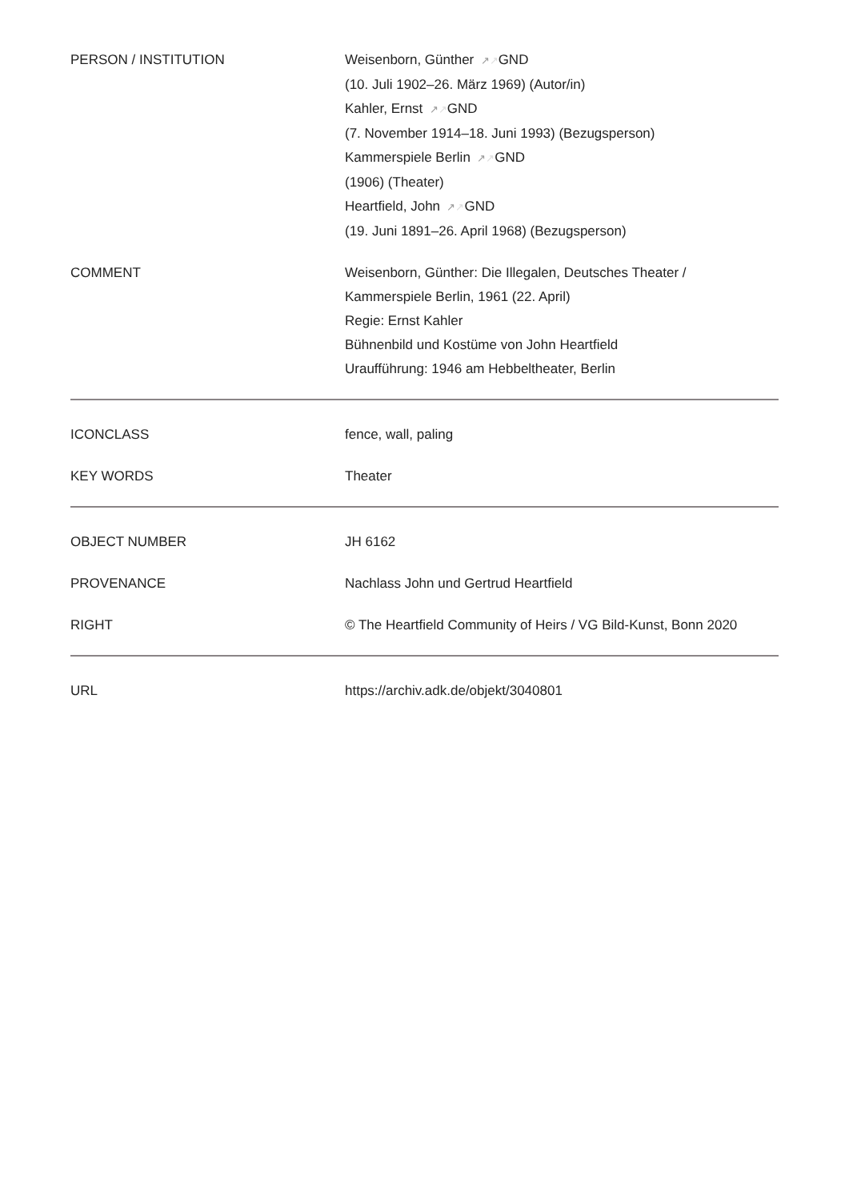| PERSON / INSTITUTION | Weisenborn, Günther ↗ ↗ GND (10. Juli 1902–26. März 1969) (Autor/in) Kahler, Ernst ↗ ↗ GND (7. November 1914–18. Juni 1993) (Bezugsperson) Kammerspiele Berlin ↗ ↗ GND (1906) (Theater) Heartfield, John ↗ ↗ GND (19. Juni 1891–26. April 1968) (Bezugsperson) |
| COMMENT | Weisenborn, Günther: Die Illegalen, Deutsches Theater / Kammerspiele Berlin, 1961 (22. April) Regie: Ernst Kahler Bühnenbild und Kostüme von John Heartfield Uraufführung: 1946 am Hebbeltheater, Berlin |
| ICONCLASS | fence, wall, paling |
| KEY WORDS | Theater |
| OBJECT NUMBER | JH 6162 |
| PROVENANCE | Nachlass John und Gertrud Heartfield |
| RIGHT | © The Heartfield Community of Heirs / VG Bild-Kunst, Bonn 2020 |
| URL | https://archiv.adk.de/objekt/3040801 |